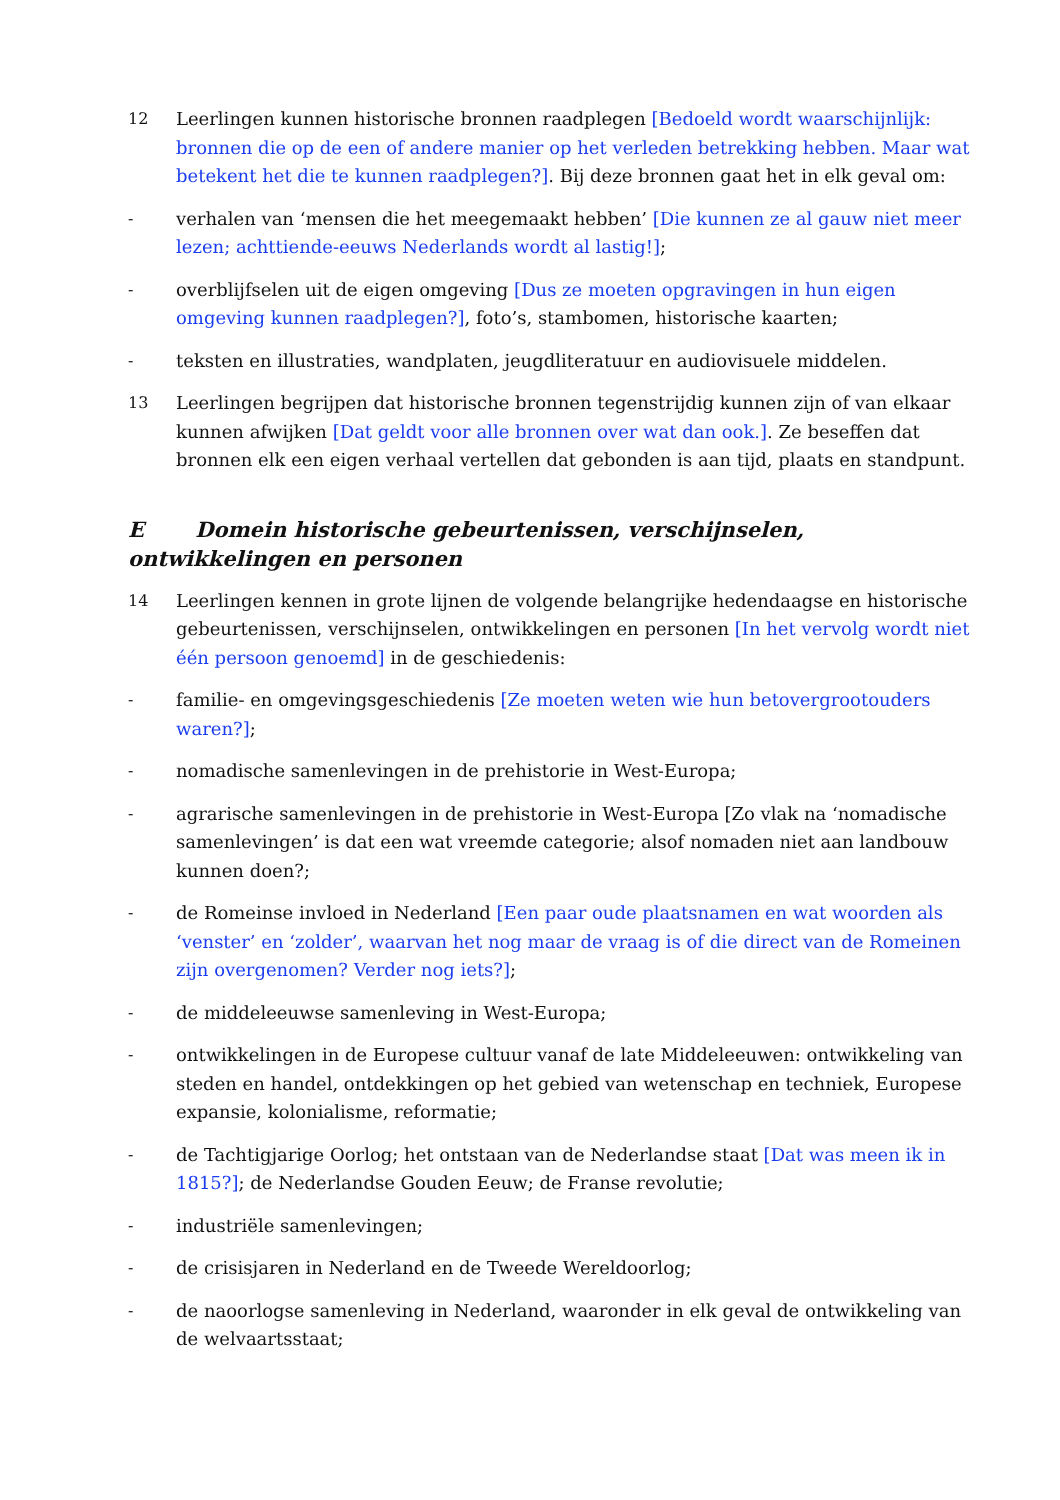12 Leerlingen kunnen historische bronnen raadplegen [Bedoeld wordt waarschijnlijk: bronnen die op de een of andere manier op het verleden betrekking hebben. Maar wat betekent het die te kunnen raadplegen?]. Bij deze bronnen gaat het in elk geval om:
- verhalen van ‘mensen die het meegemaakt hebben’ [Die kunnen ze al gauw niet meer lezen; achttiende-eeuws Nederlands wordt al lastig!];
- overblijfselen uit de eigen omgeving [Dus ze moeten opgravingen in hun eigen omgeving kunnen raadplegen?], foto’s, stambomen, historische kaarten;
- teksten en illustraties, wandplaten, jeugdliteratuur en audiovisuele middelen.
13 Leerlingen begrijpen dat historische bronnen tegenstrijdig kunnen zijn of van elkaar kunnen afwijken [Dat geldt voor alle bronnen over wat dan ook.]. Ze beseffen dat bronnen elk een eigen verhaal vertellen dat gebonden is aan tijd, plaats en standpunt.
E Domein historische gebeurtenissen, verschijnselen, ontwikkelingen en personen
14 Leerlingen kennen in grote lijnen de volgende belangrijke hedendaagse en historische gebeurtenissen, verschijnselen, ontwikkelingen en personen [In het vervolg wordt niet één persoon genoemd] in de geschiedenis:
- familie- en omgevingsgeschiedenis [Ze moeten weten wie hun betovergrootouders waren?];
- nomadische samenlevingen in de prehistorie in West-Europa;
- agrarische samenlevingen in de prehistorie in West-Europa [Zo vlak na ‘nomadische samenlevingen’ is dat een wat vreemde categorie; alsof nomaden niet aan landbouw kunnen doen?;
- de Romeinse invloed in Nederland [Een paar oude plaatsnamen en wat woorden als ‘venster’ en ‘zolder’, waarvan het nog maar de vraag is of die direct van de Romeinen zijn overgenomen? Verder nog iets?];
- de middeleeuwse samenleving in West-Europa;
- ontwikkelingen in de Europese cultuur vanaf de late Middeleeuwen: ontwikkeling van steden en handel, ontdekkingen op het gebied van wetenschap en techniek, Europese expansie, kolonialisme, reformatie;
- de Tachtigjarige Oorlog; het ontstaan van de Nederlandse staat [Dat was meen ik in 1815?]; de Nederlandse Gouden Eeuw; de Franse revolutie;
- industriële samenlevingen;
- de crisisjaren in Nederland en de Tweede Wereldoorlog;
- de naoorlogse samenleving in Nederland, waaronder in elk geval de ontwikkeling van de welvaartsstaat;